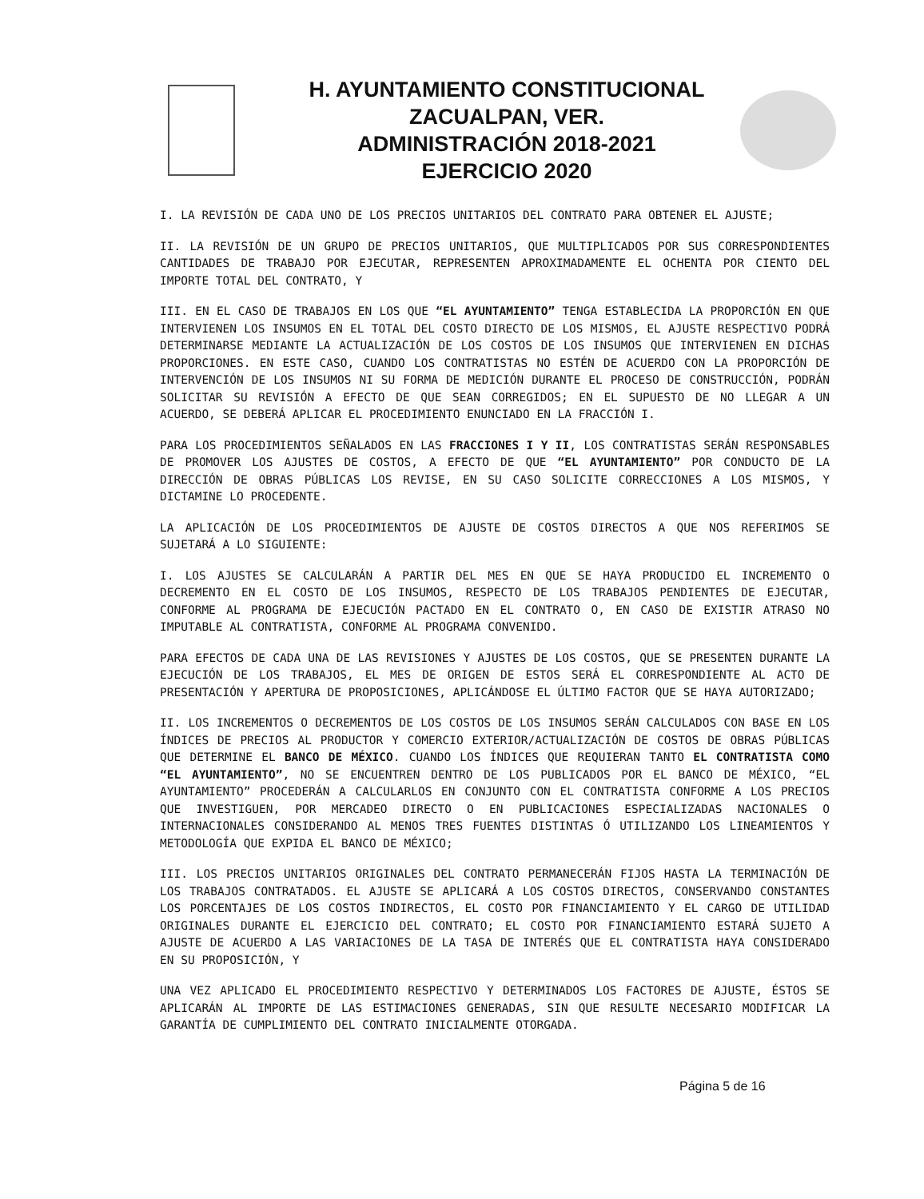H. AYUNTAMIENTO CONSTITUCIONAL
ZACUALPAN, VER.
ADMINISTRACIÓN 2018-2021
EJERCICIO 2020
I. LA REVISIÓN DE CADA UNO DE LOS PRECIOS UNITARIOS DEL CONTRATO PARA OBTENER EL AJUSTE;
II. LA REVISIÓN DE UN GRUPO DE PRECIOS UNITARIOS, QUE MULTIPLICADOS POR SUS CORRESPONDIENTES CANTIDADES DE TRABAJO POR EJECUTAR, REPRESENTEN APROXIMADAMENTE EL OCHENTA POR CIENTO DEL IMPORTE TOTAL DEL CONTRATO, Y
III. EN EL CASO DE TRABAJOS EN LOS QUE “EL AYUNTAMIENTO” TENGA ESTABLECIDA LA PROPORCIÓN EN QUE INTERVIENEN LOS INSUMOS EN EL TOTAL DEL COSTO DIRECTO DE LOS MISMOS, EL AJUSTE RESPECTIVO PODRÁ DETERMINARSE MEDIANTE LA ACTUALIZACIÓN DE LOS COSTOS DE LOS INSUMOS QUE INTERVIENEN EN DICHAS PROPORCIONES. EN ESTE CASO, CUANDO LOS CONTRATISTAS NO ESTÉN DE ACUERDO CON LA PROPORCIÓN DE INTERVENCIÓN DE LOS INSUMOS NI SU FORMA DE MEDICIÓN DURANTE EL PROCESO DE CONSTRUCCIÓN, PODRÁN SOLICITAR SU REVISIÓN A EFECTO DE QUE SEAN CORREGIDOS; EN EL SUPUESTO DE NO LLEGAR A UN ACUERDO, SE DEBERÁ APLICAR EL PROCEDIMIENTO ENUNCIADO EN LA FRACCIÓN I.
PARA LOS PROCEDIMIENTOS SEÑALADOS EN LAS FRACCIONES I Y II, LOS CONTRATISTAS SERÁN RESPONSABLES DE PROMOVER LOS AJUSTES DE COSTOS, A EFECTO DE QUE “EL AYUNTAMIENTO” POR CONDUCTO DE LA DIRECCIÓN DE OBRAS PÚBLICAS LOS REVISE, EN SU CASO SOLICITE CORRECCIONES A LOS MISMOS, Y DICTAMINE LO PROCEDENTE.
LA APLICACIÓN DE LOS PROCEDIMIENTOS DE AJUSTE DE COSTOS DIRECTOS A QUE NOS REFERIMOS SE SUJETARÁ A LO SIGUIENTE:
I. LOS AJUSTES SE CALCULARÁN A PARTIR DEL MES EN QUE SE HAYA PRODUCIDO EL INCREMENTO O DECREMENTO EN EL COSTO DE LOS INSUMOS, RESPECTO DE LOS TRABAJOS PENDIENTES DE EJECUTAR, CONFORME AL PROGRAMA DE EJECUCIÓN PACTADO EN EL CONTRATO O, EN CASO DE EXISTIR ATRASO NO IMPUTABLE AL CONTRATISTA, CONFORME AL PROGRAMA CONVENIDO.
PARA EFECTOS DE CADA UNA DE LAS REVISIONES Y AJUSTES DE LOS COSTOS, QUE SE PRESENTEN DURANTE LA EJECUCIÓN DE LOS TRABAJOS, EL MES DE ORIGEN DE ESTOS SERÁ EL CORRESPONDIENTE AL ACTO DE PRESENTACIÓN Y APERTURA DE PROPOSICIONES, APLICÁNDOSE EL ÚLTIMO FACTOR QUE SE HAYA AUTORIZADO;
II. LOS INCREMENTOS O DECREMENTOS DE LOS COSTOS DE LOS INSUMOS SERÁN CALCULADOS CON BASE EN LOS ÍNDICES DE PRECIOS AL PRODUCTOR Y COMERCIO EXTERIOR/ACTUALIZACIÓN DE COSTOS DE OBRAS PÚBLICAS QUE DETERMINE EL BANCO DE MÉXICO. CUANDO LOS ÍNDICES QUE REQUIERAN TANTO EL CONTRATISTA COMO “EL AYUNTAMIENTO”, NO SE ENCUENTREN DENTRO DE LOS PUBLICADOS POR EL BANCO DE MÉXICO, “EL AYUNTAMIENTO” PROCEDERÁN A CALCULARLOS EN CONJUNTO CON EL CONTRATISTA CONFORME A LOS PRECIOS QUE INVESTIGUEN, POR MERCADEO DIRECTO O EN PUBLICACIONES ESPECIALIZADAS NACIONALES O INTERNACIONALES CONSIDERANDO AL MENOS TRES FUENTES DISTINTAS Ó UTILIZANDO LOS LINEAMIENTOS Y METODOLOGÍA QUE EXPIDA EL BANCO DE MÉXICO;
III. LOS PRECIOS UNITARIOS ORIGINALES DEL CONTRATO PERMANECERÁN FIJOS HASTA LA TERMINACIÓN DE LOS TRABAJOS CONTRATADOS. EL AJUSTE SE APLICARÁ A LOS COSTOS DIRECTOS, CONSERVANDO CONSTANTES LOS PORCENTAJES DE LOS COSTOS INDIRECTOS, EL COSTO POR FINANCIAMIENTO Y EL CARGO DE UTILIDAD ORIGINALES DURANTE EL EJERCICIO DEL CONTRATO; EL COSTO POR FINANCIAMIENTO ESTARÁ SUJETO A AJUSTE DE ACUERDO A LAS VARIACIONES DE LA TASA DE INTERÉS QUE EL CONTRATISTA HAYA CONSIDERADO EN SU PROPOSICIÓN, Y
UNA VEZ APLICADO EL PROCEDIMIENTO RESPECTIVO Y DETERMINADOS LOS FACTORES DE AJUSTE, ÉSTOS SE APLICARÁN AL IMPORTE DE LAS ESTIMACIONES GENERADAS, SIN QUE RESULTE NECESARIO MODIFICAR LA GARANTÍA DE CUMPLIMIENTO DEL CONTRATO INICIALMENTE OTORGADA.
Página 5 de 16